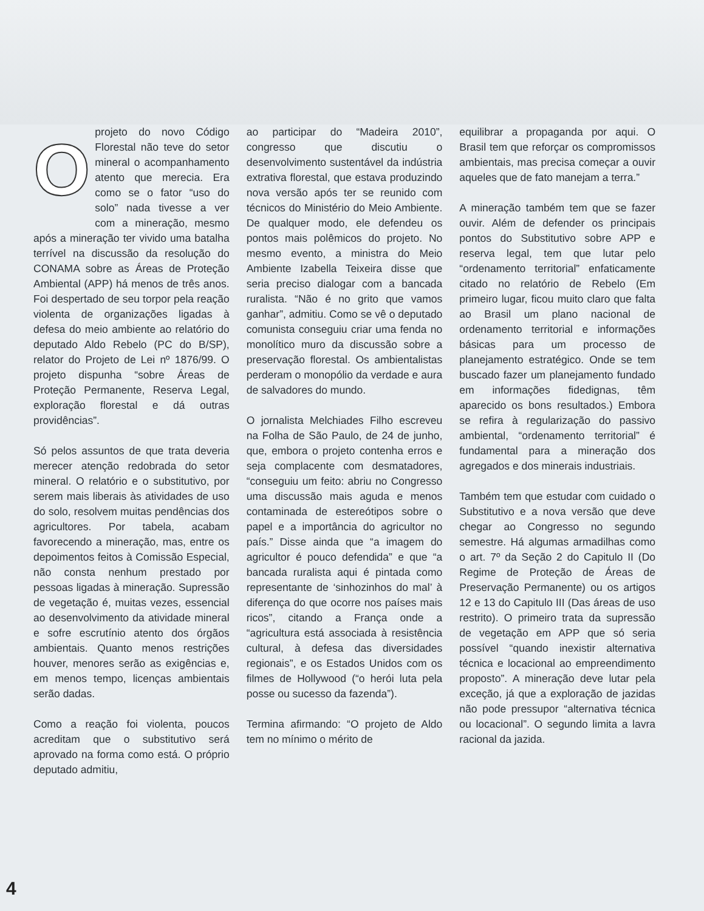Oprojeto do novo Código Florestal não teve do setor mineral o acompanhamento atento que merecia. Era como se o fator “uso do solo” nada tivesse a ver com a mineração, mesmo após a mineração ter vivido uma batalha terrível na discussão da resolução do CONAMA sobre as Áreas de Proteção Ambiental (APP) há menos de três anos. Foi despertado de seu torpor pela reação violenta de organizações ligadas à defesa do meio ambiente ao relatório do deputado Aldo Rebelo (PC do B/SP), relator do Projeto de Lei nº 1876/99. O projeto dispunha “sobre Áreas de Proteção Permanente, Reserva Legal, exploração florestal e dá outras providências”.
Só pelos assuntos de que trata deveria merecer atenção redobrada do setor mineral. O relatório e o substitutivo, por serem mais liberais às atividades de uso do solo, resolvem muitas pendências dos agricultores. Por tabela, acabam favorecendo a mineração, mas, entre os depoimentos feitos à Comissão Especial, não consta nenhum prestado por pessoas ligadas à mineração. Supressão de vegetação é, muitas vezes, essencial ao desenvolvimento da atividade mineral e sofre escrutínio atento dos órgãos ambientais. Quanto menos restrições houver, menores serão as exigências e, em menos tempo, licenças ambientais serão dadas.
Como a reação foi violenta, poucos acreditam que o substitutivo será aprovado na forma como está. O próprio deputado admitiu,
ao participar do “Madeira 2010”, congresso que discutiu o desenvolvimento sustentável da indústria extrativa florestal, que estava produzindo nova versão após ter se reunido com técnicos do Ministério do Meio Ambiente. De qualquer modo, ele defendeu os pontos mais polêmicos do projeto. No mesmo evento, a ministra do Meio Ambiente Izabella Teixeira disse que seria preciso dialogar com a bancada ruralista. “Não é no grito que vamos ganhar”, admitiu. Como se vê o deputado comunista conseguiu criar uma fenda no monolítico muro da discussão sobre a preservação florestal. Os ambientalistas perderam o monopólio da verdade e aura de salvadores do mundo.
O jornalista Melchiades Filho escreveu na Folha de São Paulo, de 24 de junho, que, embora o projeto contenha erros e seja complacente com desmatadores, “conseguiu um feito: abriu no Congresso uma discussão mais aguda e menos contaminada de estereótipos sobre o papel e a importância do agricultor no país.” Disse ainda que “a imagem do agricultor é pouco defendida” e que “a bancada ruralista aqui é pintada como representante de ‘sinhozinhos do mal’ à diferença do que ocorre nos países mais ricos”, citando a França onde a “agricultura está associada à resistência cultural, à defesa das diversidades regionais”, e os Estados Unidos com os filmes de Hollywood (“o herói luta pela posse ou sucesso da fazenda”).
Termina afirmando: “O projeto de Aldo tem no mínimo o mérito de
equilibrar a propaganda por aqui. O Brasil tem que reforçar os compromissos ambientais, mas precisa começar a ouvir aqueles que de fato manejam a terra.”
A mineração também tem que se fazer ouvir. Além de defender os principais pontos do Substitutivo sobre APP e reserva legal, tem que lutar pelo “ordenamento territorial” enfaticamente citado no relatório de Rebelo (Em primeiro lugar, ficou muito claro que falta ao Brasil um plano nacional de ordenamento territorial e informações básicas para um processo de planejamento estratégico. Onde se tem buscado fazer um planejamento fundado em informações fidedignas, têm aparecido os bons resultados.) Embora se refira à regularização do passivo ambiental, “ordenamento territorial” é fundamental para a mineração dos agregados e dos minerais industriais.
Também tem que estudar com cuidado o Substitutivo e a nova versão que deve chegar ao Congresso no segundo semestre. Há algumas armadilhas como o art. 7º da Seção 2 do Capitulo II (Do Regime de Proteção de Áreas de Preservação Permanente) ou os artigos 12 e 13 do Capitulo III (Das áreas de uso restrito). O primeiro trata da supressão de vegetação em APP que só seria possível “quando inexistir alternativa técnica e locacional ao empreendimento proposto”. A mineração deve lutar pela exceção, já que a exploração de jazidas não pode pressupor “alternativa técnica ou locacional”. O segundo limita a lavra racional da jazida.
4